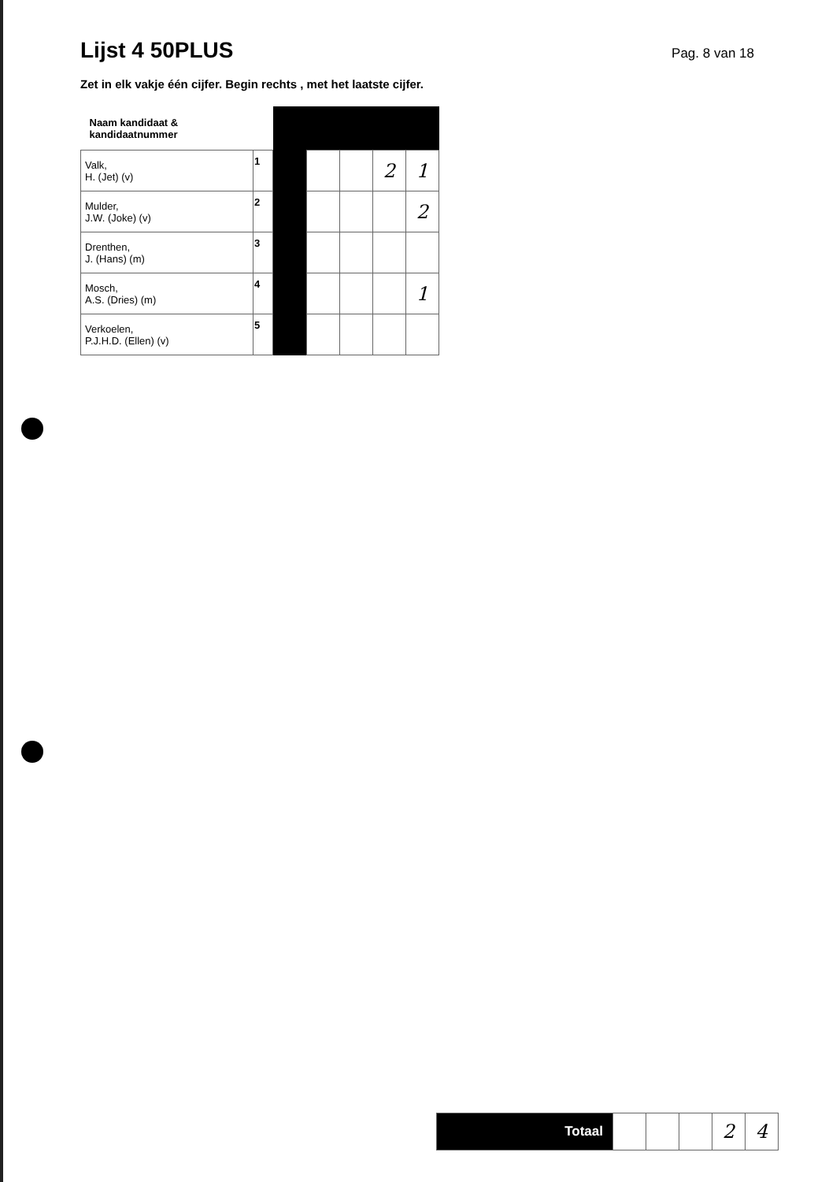Lijst 4 50PLUS
Pag. 8 van 18
Zet in elk vakje één cijfer. Begin rechts , met het laatste cijfer.
| Naam kandidaat & kandidaatnummer | | | | | | |
| Valk, H. (Jet) (v) | 1 | | | | 2 | 1 |
| Mulder, J.W. (Joke) (v) | 2 | | | | | 2 |
| Drenthen, J. (Hans) (m) | 3 | | | | | |
| Mosch, A.S. (Dries) (m) | 4 | | | | | 1 |
| Verkoelen, P.J.H.D. (Ellen) (v) | 5 | | | | | |
| Totaal | | | | 2 | 4 |